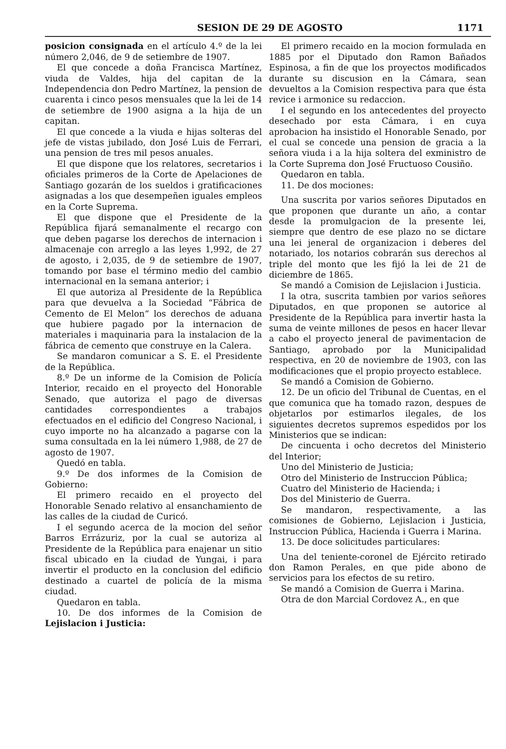SESION DE 29 DE AGOSTO 1171
posicion consignada en el artículo 4.º de la lei número 2,046, de 9 de setiembre de 1907.
El que concede a doña Francisca Martínez, viuda de Valdes, hija del capitan de la Independencia don Pedro Martínez, la pension de cuarenta i cinco pesos mensuales que la lei de 14 de setiembre de 1900 asigna a la hija de un capitan.
El que concede a la viuda e hijas solteras del jefe de vistas jubilado, don José Luis de Ferrari, una pension de tres mil pesos anuales.
El que dispone que los relatores, secretarios i oficiales primeros de la Corte de Apelaciones de Santiago gozarán de los sueldos i gratificaciones asignadas a los que desempeñen iguales empleos en la Corte Suprema.
El que dispone que el Presidente de la República fijará semanalmente el recargo con que deben pagarse los derechos de internacion i almacenaje con arreglo a las leyes 1,992, de 27 de agosto, i 2,035, de 9 de setiembre de 1907, tomando por base el término medio del cambio internacional en la semana anterior; i
El que autoriza al Presidente de la República para que devuelva a la Sociedad “Fábrica de Cemento de El Melon“ los derechos de aduana que hubiere pagado por la internacion de materiales i maquinaria para la instalacion de la fábrica de cemento que construye en la Calera.
Se mandaron comunicar a S. E. el Presidente de la República.
8.º De un informe de la Comision de Policía Interior, recaido en el proyecto del Honorable Senado, que autoriza el pago de diversas cantidades correspondientes a trabajos efectuados en el edificio del Congreso Nacional, i cuyo importe no ha alcanzado a pagarse con la suma consultada en la lei número 1,988, de 27 de agosto de 1907.
Quedó en tabla.
9.º De dos informes de la Comision de Gobierno:
El primero recaido en el proyecto del Honorable Senado relativo al ensanchamiento de las calles de la ciudad de Curicó.
I el segundo acerca de la mocion del señor Barros Errázuriz, por la cual se autoriza al Presidente de la República para enajenar un sitio fiscal ubicado en la ciudad de Yungai, i para invertir el producto en la conclusion del edificio destinado a cuartel de policía de la misma ciudad.
Quedaron en tabla.
10. De dos informes de la Comision de Lejislacion i Justicia:
El primero recaido en la mocion formulada en 1885 por el Diputado don Ramon Bañados Espinosa, a fin de que los proyectos modificados durante su discusion en la Cámara, sean devueltos a la Comision respectiva para que ésta revice i armonice su redaccion.
I el segundo en los antecedentes del proyecto desechado por esta Cámara, i en cuya aprobacion ha insistido el Honorable Senado, por el cual se concede una pension de gracia a la señora viuda i a la hija soltera del exministro de la Corte Suprema don José Fructuoso Cousiño.
Quedaron en tabla.
11. De dos mociones:
Una suscrita por varios señores Diputados en que proponen que durante un año, a contar desde la promulgacion de la presente lei, siempre que dentro de ese plazo no se dictare una lei jeneral de organizacion i deberes del notariado, los notarios cobrarán sus derechos al triple del monto que les fijó la lei de 21 de diciembre de 1865.
Se mandó a Comision de Lejislacion i Justicia.
I la otra, suscrita tambien por varios señores Diputados, en que proponen se autorice al Presidente de la República para invertir hasta la suma de veinte millones de pesos en hacer llevar a cabo el proyecto jeneral de pavimentacion de Santiago, aprobado por la Municipalidad respectiva, en 20 de noviembre de 1903, con las modificaciones que el propio proyecto establece.
Se mandó a Comision de Gobierno.
12. De un oficio del Tribunal de Cuentas, en el que comunica que ha tomado razon, despues de objetarlos por estimarlos ilegales, de los siguientes decretos supremos espedidos por los Ministerios que se indican:
De cincuenta i ocho decretos del Ministerio del Interior;
Uno del Ministerio de Justicia;
Otro del Ministerio de Instruccion Pública;
Cuatro del Ministerio de Hacienda; i
Dos del Ministerio de Guerra.
Se mandaron, respectivamente, a las comisiones de Gobierno, Lejislacion i Justicia, Instruccion Pública, Hacienda i Guerra i Marina.
13. De doce solicitudes particulares:
Una del teniente-coronel de Ejército retirado don Ramon Perales, en que pide abono de servicios para los efectos de su retiro.
Se mandó a Comision de Guerra i Marina.
Otra de don Marcial Cordovez A., en que